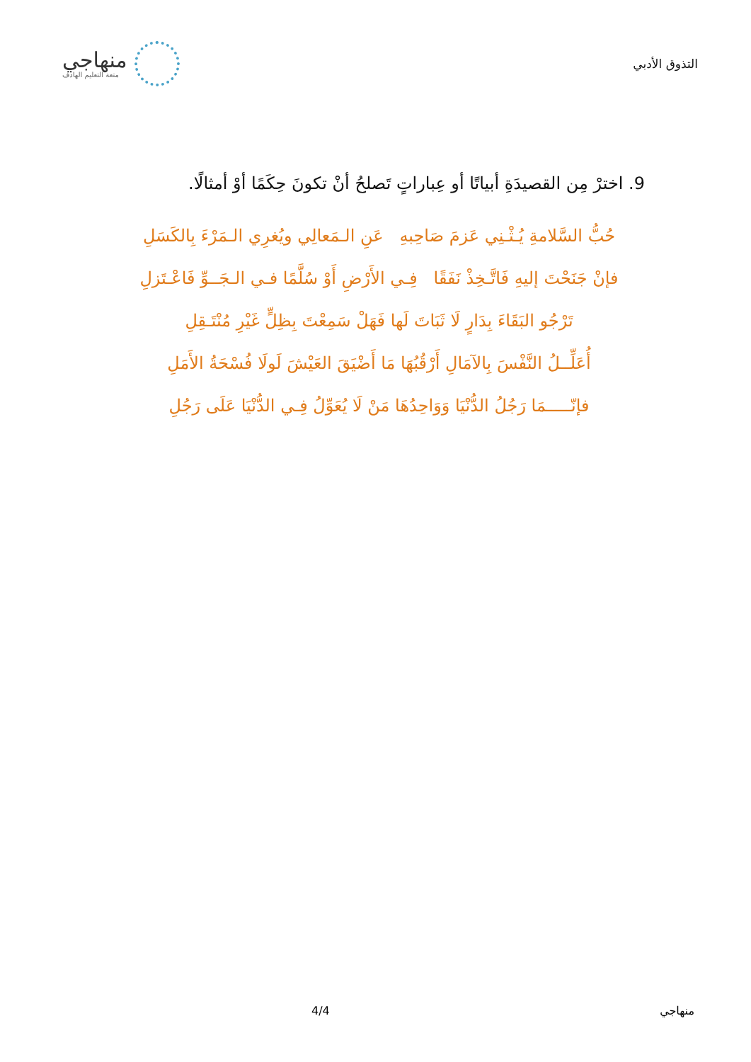التذوق الأدبي
منهاجي
متعة التعليم الهادف
9. اخترْ مِن القصيدَةِ أبياتًا أو عِباراتٍ تَصلحُ أنْ تكونَ حِكَمًا أوْ أمثالًا.
حُبُّ السَّلامةِ يُـثْـنِي عَزمَ صَاحِبهِ عَنِ الـمَعالِي ويُغرِي الـمَرْءَ بِالكَسَلِ
فإنْ جَنَحْتَ إليهِ فَاتَّـخِذْ نَفَقًا فِـي الأَرْضِ أَوْ سُلَّمًا فـي الـجَــوِّ فَاعْـتَزلِ
تَرْجُو البَقَاءَ بِدَارٍ لَا ثَبَاتَ لَها فَهَلْ سَمِعْتَ بِظِلٍّ غَيْرِ مُنْتَـقِلِ
أُعَلِّــلُ النَّفْسَ بِالآمَالِ أَرْقُبُهَا مَا أَضْيَقَ العَيْشَ لَولَا فُسْحَةُ الأَمَلِ
فإنّـــــمَا رَجُلُ الدُّنْيَا وَوَاحِدُهَا مَنْ لَا يُعَوِّلُ فِـي الدُّنْيَا عَلَى رَجُلِ
منهاجي 4/4